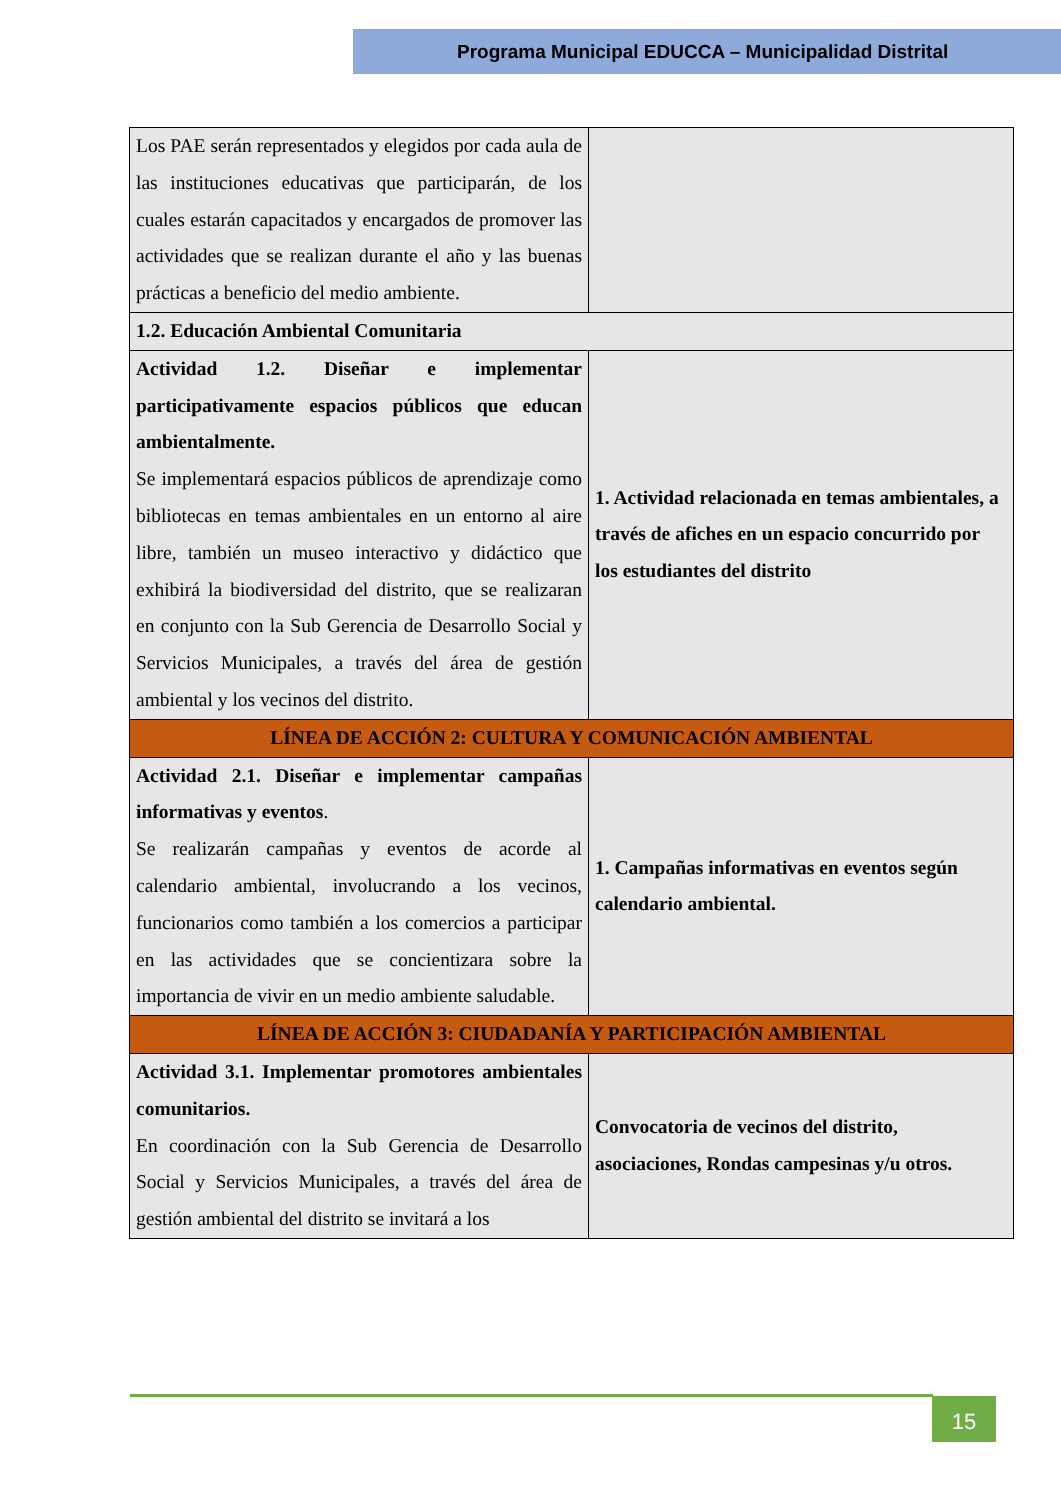Programa Municipal EDUCCA – Municipalidad Distrital
| Los PAE serán representados y elegidos por cada aula de las instituciones educativas que participarán, de los cuales estarán capacitados y encargados de promover las actividades que se realizan durante el año y las buenas prácticas a beneficio del medio ambiente. | |
| 1.2. Educación Ambiental Comunitaria | |
| Actividad 1.2. Diseñar e implementar participativamente espacios públicos que educan ambientalmente. Se implementará espacios públicos de aprendizaje como bibliotecas en temas ambientales en un entorno al aire libre, también un museo interactivo y didáctico que exhibirá la biodiversidad del distrito, que se realizaran en conjunto con la Sub Gerencia de Desarrollo Social y Servicios Municipales, a través del área de gestión ambiental y los vecinos del distrito. | 1. Actividad relacionada en temas ambientales, a través de afiches en un espacio concurrido por los estudiantes del distrito |
| LÍNEA DE ACCIÓN 2: CULTURA Y COMUNICACIÓN AMBIENTAL | |
| Actividad 2.1. Diseñar e implementar campañas informativas y eventos . Se realizarán campañas y eventos de acorde al calendario ambiental, involucrando a los vecinos, funcionarios como también a los comercios a participar en las actividades que se concientizara sobre la importancia de vivir en un medio ambiente saludable. | 1. Campañas informativas en eventos según calendario ambiental. |
| LÍNEA DE ACCIÓN 3: CIUDADANÍA Y PARTICIPACIÓN AMBIENTAL | |
| Actividad 3.1. Implementar promotores ambientales comunitarios. En coordinación con la Sub Gerencia de Desarrollo Social y Servicios Municipales, a través del área de gestión ambiental del distrito se invitará a los | Convocatoria de vecinos del distrito, asociaciones, Rondas campesinas y/u otros. |
15